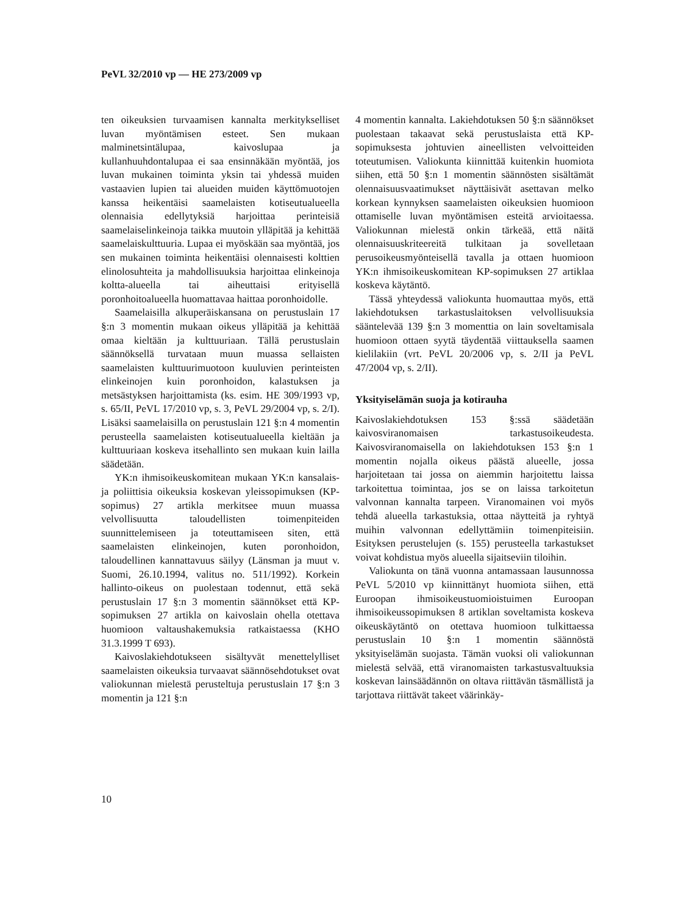PeVL 32/2010 vp — HE 273/2009 vp
ten oikeuksien turvaamisen kannalta merkitykselliset luvan myöntämisen esteet. Sen mukaan malminetsintälupaa, kaivoslupaa ja kullanhuuhdontalupaa ei saa ensinnäkään myöntää, jos luvan mukainen toiminta yksin tai yhdessä muiden vastaavien lupien tai alueiden muiden käyttömuotojen kanssa heikentäisi saamelaisten kotiseutualueella olennaisia edellytyksiä harjoittaa perinteisiä saamelaiselinkeinoja taikka muutoin ylläpitää ja kehittää saamelaiskulttuuria. Lupaa ei myöskään saa myöntää, jos sen mukainen toiminta heikentäisi olennaisesti kolttien elinolosuhteita ja mahdollisuuksia harjoittaa elinkeinoja koltta-alueella tai aiheuttaisi erityisellä poronhoitoalueella huomattavaa haittaa poronhoidolle.
Saamelaisilla alkuperäiskansana on perustuslain 17 §:n 3 momentin mukaan oikeus ylläpitää ja kehittää omaa kieltään ja kulttuuriaan. Tällä perustuslain säännöksellä turvataan muun muassa sellaisten saamelaisten kulttuurimuotoon kuuluvien perinteisten elinkeinojen kuin poronhoidon, kalastuksen ja metsästyksen harjoittamista (ks. esim. HE 309/1993 vp, s. 65/II, PeVL 17/2010 vp, s. 3, PeVL 29/2004 vp, s. 2/I). Lisäksi saamelaisilla on perustuslain 121 §:n 4 momentin perusteella saamelaisten kotiseutualueella kieltään ja kulttuuriaan koskeva itsehallinto sen mukaan kuin lailla säädetään.
YK:n ihmisoikeuskomitean mukaan YK:n kansalais- ja poliittisia oikeuksia koskevan yleissopimuksen (KP-sopimus) 27 artikla merkitsee muun muassa velvollisuutta taloudellisten toimenpiteiden suunnittelemiseen ja toteuttamiseen siten, että saamelaisten elinkeinojen, kuten poronhoidon, taloudellinen kannattavuus säilyy (Länsman ja muut v. Suomi, 26.10.1994, valitus no. 511/1992). Korkein hallinto-oikeus on puolestaan todennut, että sekä perustuslain 17 §:n 3 momentin säännökset että KP-sopimuksen 27 artikla on kaivoslain ohella otettava huomioon valtaushakemuksia ratkaistaessa (KHO 31.3.1999 T 693).
Kaivoslakiehdotukseen sisältyvät menettelylliset saamelaisten oikeuksia turvaavat säännösehdotukset ovat valiokunnan mielestä perusteltuja perustuslain 17 §:n 3 momentin ja 121 §:n
4 momentin kannalta. Lakiehdotuksen 50 §:n säännökset puolestaan takaavat sekä perustuslaista että KP-sopimuksesta johtuvien aineellisten velvoitteiden toteutumisen. Valiokunta kiinnittää kuitenkin huomiota siihen, että 50 §:n 1 momentin säännösten sisältämät olennaisuusvaatimukset näyttäisivät asettavan melko korkean kynnyksen saamelaisten oikeuksien huomioon ottamiselle luvan myöntämisen esteitä arvioitaessa. Valiokunnan mielestä onkin tärkeää, että näitä olennaisuuskriteereitä tulkitaan ja sovelletaan perusoikeusmyönteisellä tavalla ja ottaen huomioon YK:n ihmisoikeuskomitean KP-sopimuksen 27 artiklaa koskeva käytäntö.
Tässä yhteydessä valiokunta huomauttaa myös, että lakiehdotuksen tarkastuslaitoksen velvollisuuksia sääntelevää 139 §:n 3 momenttia on lain soveltamisala huomioon ottaen syytä täydentää viittauksella saamen kielilakiin (vrt. PeVL 20/2006 vp, s. 2/II ja PeVL 47/2004 vp, s. 2/II).
Yksityiselämän suoja ja kotirauha
Kaivoslakiehdotuksen 153 §:ssä säädetään kaivosviranomaisen tarkastusoikeudesta. Kaivosviranomaisella on lakiehdotuksen 153 §:n 1 momentin nojalla oikeus päästä alueelle, jossa harjoitetaan tai jossa on aiemmin harjoitettu laissa tarkoitettua toimintaa, jos se on laissa tarkoitetun valvonnan kannalta tarpeen. Viranomainen voi myös tehdä alueella tarkastuksia, ottaa näytteitä ja ryhtyä muihin valvonnan edellyttämiin toimenpiteisiin. Esityksen perustelujen (s. 155) perusteella tarkastukset voivat kohdistua myös alueella sijaitseviin tiloihin.
Valiokunta on tänä vuonna antamassaan lausunnossa PeVL 5/2010 vp kiinnittänyt huomiota siihen, että Euroopan ihmisoikeustuomioistuimen Euroopan ihmisoikeussopimuksen 8 artiklan soveltamista koskeva oikeuskäytäntö on otettava huomioon tulkittaessa perustuslain 10 §:n 1 momentin säännöstä yksityiselämän suojasta. Tämän vuoksi oli valiokunnan mielestä selvää, että viranomaisten tarkastusvaltuuksia koskevan lainsäädännön on oltava riittävän täsmällistä ja tarjottava riittävät takeet väärinkäy-
10